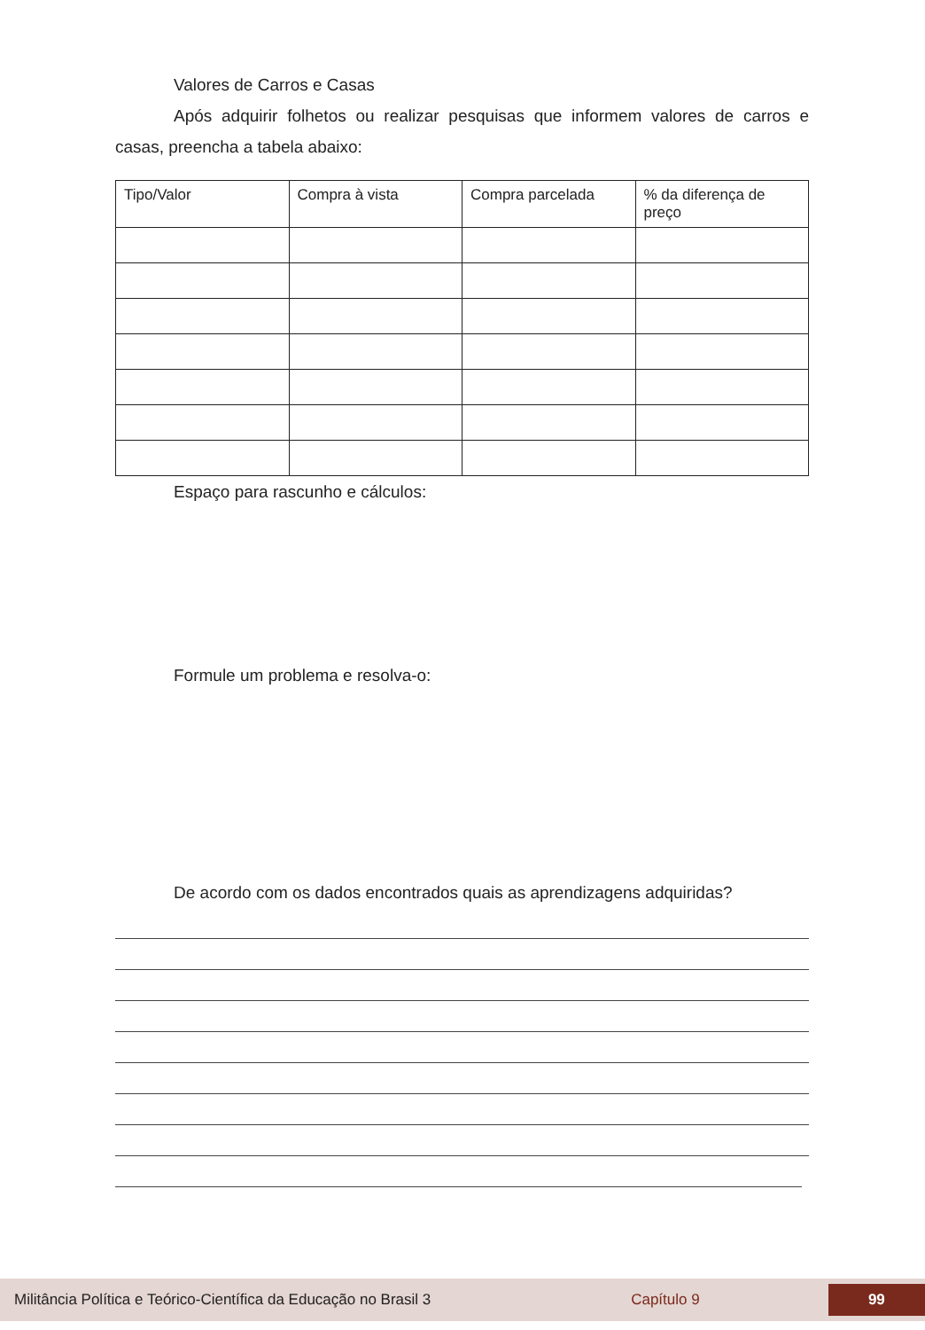Valores de Carros e Casas
Após adquirir folhetos ou realizar pesquisas que informem valores de carros e casas, preencha a tabela abaixo:
| Tipo/Valor | Compra à vista | Compra parcelada | % da diferença de preço |
Espaço para rascunho e cálculos:
Formule um problema e resolva-o:
De acordo com os dados encontrados quais as aprendizagens adquiridas?
Militância Política e Teórico-Científica da Educação no Brasil 3 Capítulo 9 99